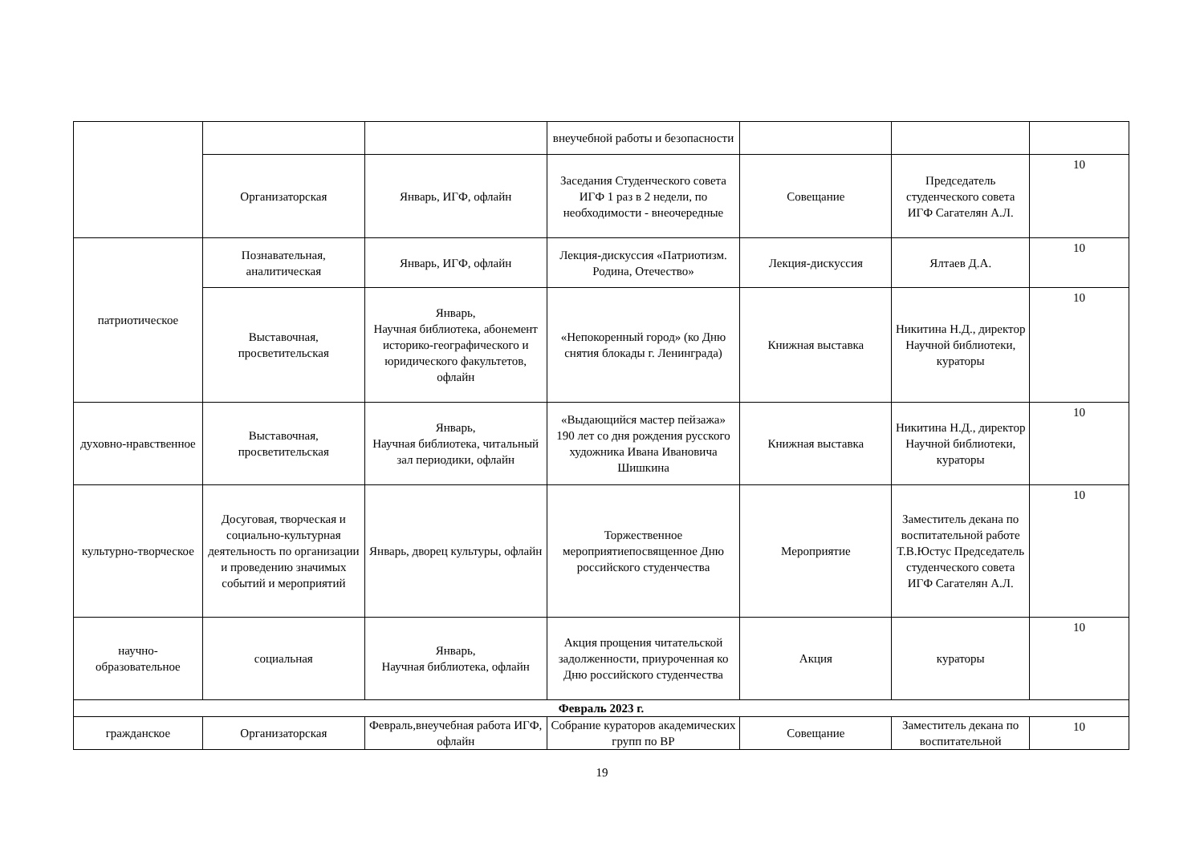| | | | внеучебной работы и безопасности | | | |
| | Организаторская | Январь, ИГФ, офлайн | Заседания Студенческого совета ИГФ 1 раз в 2 недели, по необходимости - внеочередные | Совещание | Председатель студенческого совета ИГФ Сагателян А.Л. | 10 |
| патриотическое | Познавательная, аналитическая | Январь, ИГФ, офлайн | Лекция-дискуссия «Патриотизм. Родина, Отечество» | Лекция-дискуссия | Ялтаев Д.А. | 10 |
| | Выставочная, просветительская | Январь, Научная библиотека, абонемент историко-географического и юридического факультетов, офлайн | «Непокоренный город» (ко Дню снятия блокады г. Ленинграда) | Книжная выставка | Никитина Н.Д., директор Научной библиотеки, кураторы | 10 |
| духовно-нравственное | Выставочная, просветительская | Январь, Научная библиотека, читальный зал периодики, офлайн | «Выдающийся мастер пейзажа» 190 лет со дня рождения русского художника Ивана Ивановича Шишкина | Книжная выставка | Никитина Н.Д., директор Научной библиотеки, кураторы | 10 |
| культурно-творческое | Досуговая, творческая и социально-культурная деятельность по организации и проведению значимых событий и мероприятий | Январь, дворец культуры, офлайн | Торжественное мероприятиепосвященное Дню российского студенчества | Мероприятие | Заместитель декана по воспитательной работе Т.В.Юстус Председатель студенческого совета ИГФ Сагателян А.Л. | 10 |
| научно-образовательное | социальная | Январь, Научная библиотека, офлайн | Акция прощения читательской задолженности, приуроченная ко Дню российского студенчества | Акция | кураторы | 10 |
| Февраль 2023 г. | | | | | | |
| гражданское | Организаторская | Февраль,внеучебная работа ИГФ, офлайн | Собрание кураторов академических групп по ВР | Совещание | Заместитель декана по воспитательной | 10 |
19